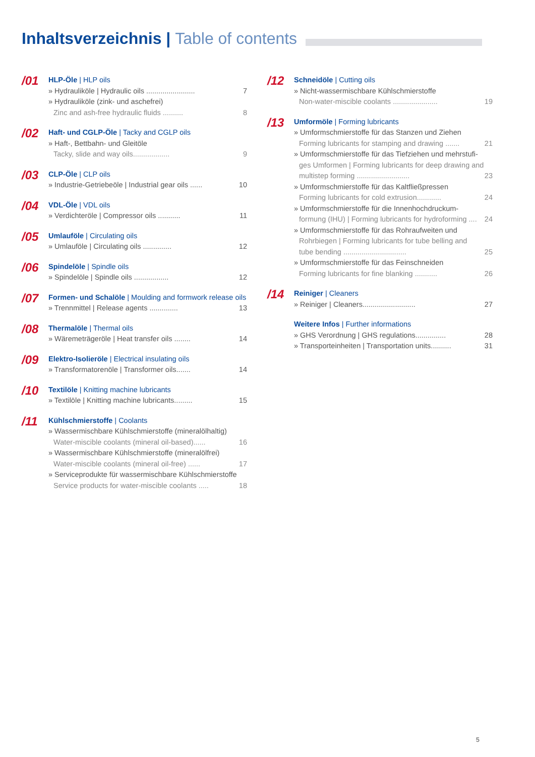Inhaltsverzeichnis | Table of contents
/01
HLP-Öle | HLP oils
» Hydrauliköle | Hydraulic oils ........................ 7
» Hydrauliköle (zink- und aschefrei)
Zinc and ash-free hydraulic fluids .......... 8
/02
Haft- und CGLP-Öle | Tacky and CGLP oils
» Haft-, Bettbahn- und Gleitöle
Tacky, slide and way oils.................. 9
/03
CLP-Öle | CLP oils
» Industrie-Getriebeöle | Industrial gear oils ...... 10
/04
VDL-Öle | VDL oils
» Verdichteröle | Compressor oils ........... 11
/05
Umlauföle | Circulating oils
» Umlauföle | Circulating oils .............. 12
/06
Spindelöle | Spindle oils
» Spindelöle | Spindle oils ................. 12
/07
Formen- und Schalöle | Moulding and formwork release oils
» Trennmittel | Release agents .............. 13
/08
Thermalöle | Thermal oils
» Wäremeträgeröle | Heat transfer oils ........ 14
/09
Elektro-Isolieröle | Electrical insulating oils
» Transformatorenöle | Transformer oils....... 14
/10
Textilöle | Knitting machine lubricants
» Textilöle | Knitting machine lubricants......... 15
/11
Kühlschmierstoffe | Coolants
» Wassermischbare Kühlschmierstoffe (mineralölhaltig)
Water-miscible coolants (mineral oil-based)...... 16
» Wassermischbare Kühlschmierstoffe (mineralölfrei)
Water-miscible coolants (mineral oil-free) ...... 17
» Serviceprodukte für wassermischbare Kühlschmierstoffe
Service products for water-miscible coolants ..... 18
/12
Schneidöle | Cutting oils
» Nicht-wassermischbare Kühlschmierstoffe
Non-water-miscible coolants ...................... 19
/13
Umformöle | Forming lubricants
» Umformschmierstoffe für das Stanzen und Ziehen
Forming lubricants for stamping and drawing ....... 21
» Umformschmierstoffe für das Tiefziehen und mehrstufi-
ges Umformen | Forming lubricants for deep drawing and
multistep forming .......................... 23
» Umformschmierstoffe für das Kaltfließpressen
Forming lubricants for cold extrusion............ 24
» Umformschmierstoffe für die Innenhochdruckum-
formung (IHU) | Forming lubricants for hydroforming .... 24
» Umformschmierstoffe für das Rohraufweiten und
Rohrbiegen | Forming lubricants for tube belling and
tube bending ............................... 25
» Umformschmierstoffe für das Feinschneiden
Forming lubricants for fine blanking ........... 26
/14
Reiniger | Cleaners
» Reiniger | Cleaners.......................... 27
Weitere Infos | Further informations
» GHS Verordnung | GHS regulations............... 28
» Transporteinheiten | Transportation units.......... 31
5